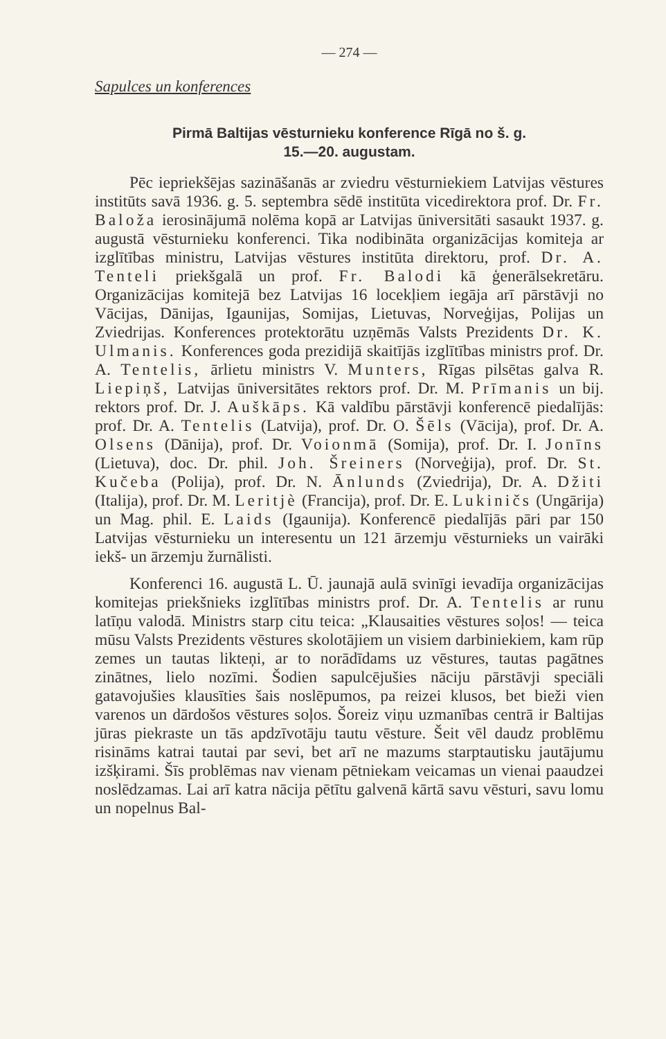— 274 —
Sapulces un konferences
Pirmā Baltijas vēsturnieku konference Rīgā no š. g.
15.—20. augustam.
Pēc iepriekšējas sazināšanās ar zviedru vēsturniekiem Latvijas vēstures institūts savā 1936. g. 5. septembra sēdē institūta vicedirektora prof. Dr. Fr. Baloža ierosinājumā nolēma kopā ar Latvijas ūniversitāti sasaukt 1937. g. augustā vēsturnieku konferenci. Tika nodibināta organizācijas komiteja ar izglītības ministru, Latvijas vēstures institūta direktoru, prof. Dr. A. Tenteli priekšgalā un prof. Fr. Balodi kā ģenerālsekretāru. Organizācijas komitejā bez Latvijas 16 locekļiem iegāja arī pārstāvji no Vācijas, Dānijas, Igaunijas, Somijas, Lietuvas, Norveģijas, Polijas un Zviedrijas. Konferences protektorātu uzņēmās Valsts Prezidents Dr. K. Ulmanis. Konferences goda prezidijā skaitījās izglītības ministrs prof. Dr. A. Tentelis, ārlietu ministrs V. Munters, Rīgas pilsētas galva R. Liepiņš, Latvijas ūniversitātes rektors prof. Dr. M. Prīmanis un bij. rektors prof. Dr. J. Auškāps. Kā valdību pārstāvji konferencē piedalījās: prof. Dr. A. Tentelis (Latvija), prof. Dr. O. Šēls (Vācija), prof. Dr. A. Olsens (Dānija), prof. Dr. Voionmā (Somija), prof. Dr. I. Jonīns (Lietuva), doc. Dr. phil. Joh. Šreiners (Norveģija), prof. Dr. St. Kučeba (Polija), prof. Dr. N. Ānlunds (Zviedrija), Dr. A. Džiti (Italija), prof. Dr. M. Leritjè (Francija), prof. Dr. E. Lukiničs (Ungārija) un Mag. phil. E. Laids (Igaunija). Konferencē piedalījās pāri par 150 Latvijas vēsturnieku un interesentu un 121 ārzemju vēsturnieks un vairāki iekš- un ārzemju žurnālisti.
Konferenci 16. augustā L. Ū. jaunajā aulā svinīgi ievadīja organizācijas komitejas priekšnieks izglītības ministrs prof. Dr. A. Tentelis ar runu latīņu valodā. Ministrs starp citu teica: „Klausaities vēstures soļos! — teica mūsu Valsts Prezidents vēstures skolotājiem un visiem darbiniekiem, kam rūp zemes un tautas likteņi, ar to norādīdams uz vēstures, tautas pagātnes zinātnes, lielo nozīmi. Šodien sapulcējušies nāciju pārstāvji speciāli gatavojušies klausīties šais noslēpumos, pa reizei klusos, bet bieži vien varenos un dārdošos vēstures soļos. Šoreiz viņu uzmanības centrā ir Baltijas jūras piekraste un tās apdzīvotāju tautu vēsture. Šeit vēl daudz problēmu risināms katrai tautai par sevi, bet arī ne mazums starptautisku jautājumu izšķirami. Šīs problēmas nav vienam pētniekam veicamas un vienai paaudzei noslēdzamas. Lai arī katra nācija pētītu galvenā kārtā savu vēsturi, savu lomu un nopelnus Bal-